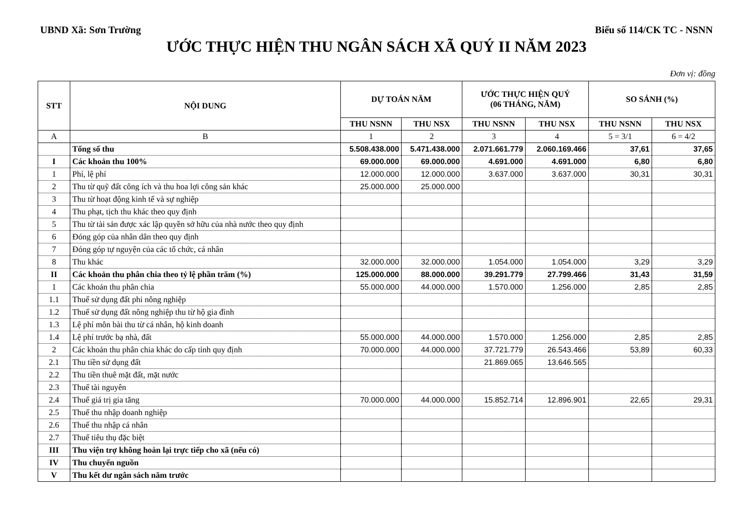UBND Xã: Sơn Trường Biểu số 114/CK TC - NSNN
ƯỚC THỰC HIỆN THU NGÂN SÁCH XÃ QUÝ II NĂM 2023
Đơn vị: đồng
| STT | NỘI DUNG | DỰ TOÁN NĂM | | ƯỚC THỰC HIỆN QUÝ (06 THÁNG, NĂM) | | SO SÁNH (%) | |
| --- | --- | --- | --- | --- | --- | --- | --- |
| | | THU NSNN | THU NSX | THU NSNN | THU NSX | THU NSNN | THU NSX |
| A | B | 1 | 2 | 3 | 4 | 5 = 3/1 | 6 = 4/2 |
| | Tổng số thu | 5.508.438.000 | 5.471.438.000 | 2.071.661.779 | 2.060.169.466 | 37,61 | 37,65 |
| I | Các khoản thu 100% | 69.000.000 | 69.000.000 | 4.691.000 | 4.691.000 | 6,80 | 6,80 |
| 1 | Phí, lệ phí | 12.000.000 | 12.000.000 | 3.637.000 | 3.637.000 | 30,31 | 30,31 |
| 2 | Thu từ quỹ đất công ích và thu hoa lợi công sản khác | 25.000.000 | 25.000.000 | | | | |
| 3 | Thu từ hoạt động kinh tế và sự nghiệp | | | | | | |
| 4 | Thu phạt, tịch thu khác theo quy định | | | | | | |
| 5 | Thu từ tài sản được xác lập quyền sở hữu của nhà nước theo quy định | | | | | | |
| 6 | Đóng góp của nhân dân theo quy định | | | | | | |
| 7 | Đóng góp tự nguyện của các tổ chức, cá nhân | | | | | | |
| 8 | Thu khác | 32.000.000 | 32.000.000 | 1.054.000 | 1.054.000 | 3,29 | 3,29 |
| II | Các khoản thu phân chia theo tỷ lệ phần trăm (%) | 125.000.000 | 88.000.000 | 39.291.779 | 27.799.466 | 31,43 | 31,59 |
| 1 | Các khoản thu phân chia | 55.000.000 | 44.000.000 | 1.570.000 | 1.256.000 | 2,85 | 2,85 |
| 1.1 | Thuế sử dụng đất phi nông nghiệp | | | | | | |
| 1.2 | Thuế sử dụng đất nông nghiệp thu từ hộ gia đình | | | | | | |
| 1.3 | Lệ phí môn bài thu từ cá nhân, hộ kinh doanh | | | | | | |
| 1.4 | Lệ phí trước bạ nhà, đất | 55.000.000 | 44.000.000 | 1.570.000 | 1.256.000 | 2,85 | 2,85 |
| 2 | Các khoản thu phân chia khác do cấp tỉnh quy định | 70.000.000 | 44.000.000 | 37.721.779 | 26.543.466 | 53,89 | 60,33 |
| 2.1 | Thu tiền sử dụng đất | | | 21.869.065 | 13.646.565 | | |
| 2.2 | Thu tiền thuê mặt đất, mặt nước | | | | | | |
| 2.3 | Thuế tài nguyên | | | | | | |
| 2.4 | Thuế giá trị gia tăng | 70.000.000 | 44.000.000 | 15.852.714 | 12.896.901 | 22,65 | 29,31 |
| 2.5 | Thuế thu nhập doanh nghiệp | | | | | | |
| 2.6 | Thuế thu nhập cá nhân | | | | | | |
| 2.7 | Thuế tiêu thụ đặc biệt | | | | | | |
| III | Thu viện trợ không hoàn lại trực tiếp cho xã (nếu có) | | | | | | |
| IV | Thu chuyển nguồn | | | | | | |
| V | Thu kết dư ngân sách năm trước | | | | | | |